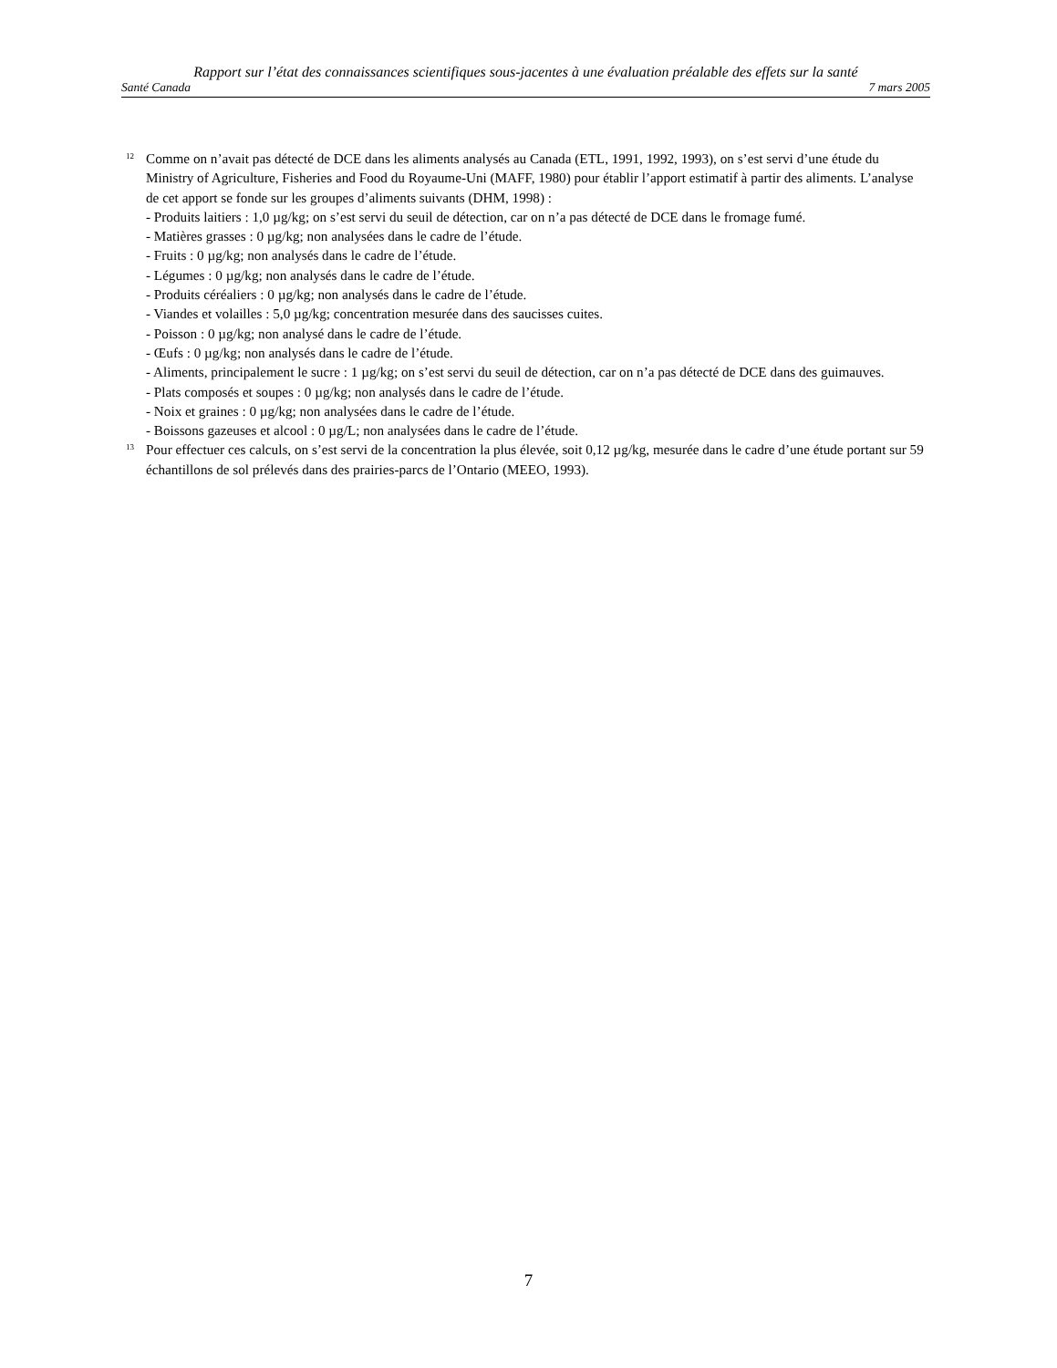Rapport sur l’état des connaissances scientifiques sous-jacentes à une évaluation préalable des effets sur la santé
Santé Canada 7 mars 2005
<sup>12</sup>
Comme on n’avait pas détecté de DCE dans les aliments analysés au Canada (ETL, 1991, 1992, 1993), on s’est servi d’une étude du Ministry of Agriculture, Fisheries and Food du Royaume-Uni (MAFF, 1980) pour établir l’apport estimatif à partir des aliments. L’analyse de cet apport se fonde sur les groupes d’aliments suivants (DHM, 1998) :
- Produits laitiers : 1,0 µg/kg; on s’est servi du seuil de détection, car on n’a pas détecté de DCE dans le fromage fumé.
- Matières grasses : 0 µg/kg; non analysées dans le cadre de l’étude.
- Fruits : 0 µg/kg; non analysés dans le cadre de l’étude.
- Légumes : 0 µg/kg; non analysés dans le cadre de l’étude.
- Produits céréaliers : 0 µg/kg; non analysés dans le cadre de l’étude.
- Viandes et volailles : 5,0 µg/kg; concentration mesurée dans des saucisses cuites.
- Poisson : 0 µg/kg; non analysé dans le cadre de l’étude.
- Œufs : 0 µg/kg; non analysés dans le cadre de l’étude.
- Aliments, principalement le sucre : 1 µg/kg; on s’est servi du seuil de détection, car on n’a pas détecté de DCE dans des guimauves.
- Plats composés et soupes : 0 µg/kg; non analysés dans le cadre de l’étude.
- Noix et graines : 0 µg/kg; non analysées dans le cadre de l’étude.
- Boissons gazeuses et alcool : 0 µg/L; non analysées dans le cadre de l’étude.
<sup>13</sup>
Pour effectuer ces calculs, on s’est servi de la concentration la plus élevée, soit 0,12 µg/kg, mesurée dans le cadre d’une étude portant sur 59 échantillons de sol prélevés dans des prairies-parcs de l’Ontario (MEEO, 1993).
7